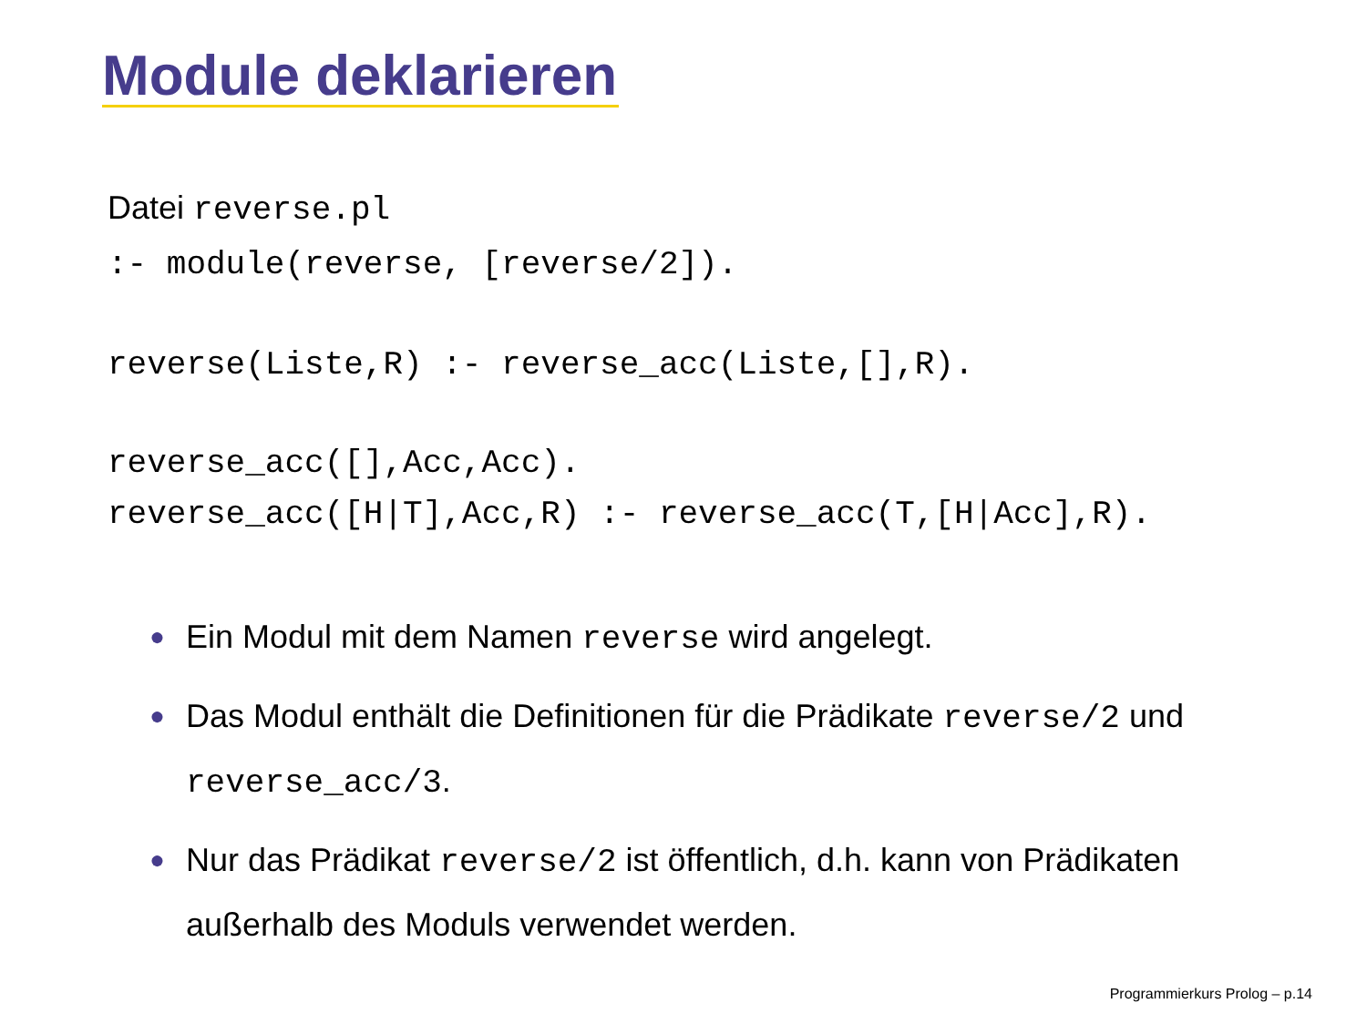Module deklarieren
Datei reverse.pl
:- module(reverse, [reverse/2]).
reverse(Liste,R) :- reverse_acc(Liste,[],R).
reverse_acc([],Acc,Acc).
reverse_acc([H|T],Acc,R) :- reverse_acc(T,[H|Acc],R).
● Ein Modul mit dem Namen reverse wird angelegt.
● Das Modul enthält die Definitionen für die Prädikate reverse/2 und reverse_acc/3.
● Nur das Prädikat reverse/2 ist öffentlich, d.h. kann von Prädikaten außerhalb des Moduls verwendet werden.
Programmierkurs Prolog – p.14